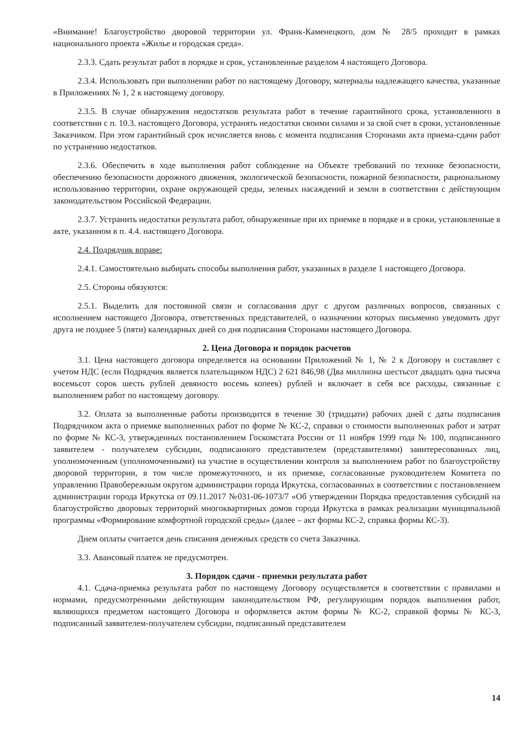«Внимание! Благоустройство дворовой территории ул. Франк-Каменецкого, дом № 28/5 проходит в рамках национального проекта «Жилье и городская среда».
2.3.3. Сдать результат работ в порядке и срок, установленные разделом 4 настоящего Договора.
2.3.4. Использовать при выполнении работ по настоящему Договору, материалы надлежащего качества, указанные в Приложениях № 1, 2 к настоящему договору.
2.3.5. В случае обнаружения недостатков результата работ в течение гарантийного срока, установленного в соответствии с п. 10.3. настоящего Договора, устранять недостатки своими силами и за свой счет в сроки, установленные Заказчиком. При этом гарантийный срок исчисляется вновь с момента подписания Сторонами акта приема-сдачи работ по устранению недостатков.
2.3.6. Обеспечить в ходе выполнения работ соблюдение на Объекте требований по технике безопасности, обеспечению безопасности дорожного движения, экологической безопасности, пожарной безопасности, рациональному использованию территории, охране окружающей среды, зеленых насаждений и земли в соответствии с действующим законодательством Российской Федерации.
2.3.7. Устранить недостатки результата работ, обнаруженные при их приемке в порядке и в сроки, установленные в акте, указанном в п. 4.4. настоящего Договора.
2.4. Подрядчик вправе:
2.4.1. Самостоятельно выбирать способы выполнения работ, указанных в разделе 1 настоящего Договора.
2.5. Стороны обязуются:
2.5.1. Выделить для постоянной связи и согласования друг с другом различных вопросов, связанных с исполнением настоящего Договора, ответственных представителей, о назначении которых письменно уведомить друг друга не позднее 5 (пяти) календарных дней со дня подписания Сторонами настоящего Договора.
2. Цена Договора и порядок расчетов
3.1. Цена настоящего договора определяется на основании Приложений № 1, № 2 к Договору и составляет с учетом НДС (если Подрядчик является плательщиком НДС) 2 621 846,98 (Два миллиона шестьсот двадцать одна тысяча восемьсот сорок шесть рублей девяносто восемь копеек) рублей и включает в себя все расходы, связанные с выполнением работ по настоящему договору.
3.2. Оплата за выполненные работы производится в течение 30 (тридцати) рабочих дней с даты подписания Подрядчиком акта о приемке выполненных работ по форме № КС-2, справки о стоимости выполненных работ и затрат по форме № КС-3, утвержденных постановлением Госкомстата России от 11 ноября 1999 года № 100, подписанного заявителем - получателем субсидии, подписанного представителем (представителями) заинтересованных лиц, уполномоченным (уполномоченными) на участие в осуществлении контроля за выполнением работ по благоустройству дворовой территории, в том числе промежуточного, и их приемке, согласованные руководителем Комитета по управлению Правобережным округом администрации города Иркутска, согласованных в соответствии с постановлением администрации города Иркутска от 09.11.2017 №031-06-1073/7 «Об утверждении Порядка предоставления субсидий на благоустройство дворовых территорий многоквартирных домов города Иркутска в рамках реализации муниципальной программы «Формирование комфортной городской среды» (далее – акт формы КС-2, справка формы КС-3).
Днем оплаты считается день списания денежных средств со счета Заказчика.
3.3. Авансовый платеж не предусмотрен.
3. Порядок сдачи - приемки результата работ
4.1. Сдача-приемка результата работ по настоящему Договору осуществляется в соответствии с правилами и нормами, предусмотренными действующим законодательством РФ, регулирующим порядок выполнения работ, являющихся предметом настоящего Договора и оформляется актом формы № КС-2, справкой формы № КС-3, подписанный заявителем-получателем субсидии, подписанный представителем
14